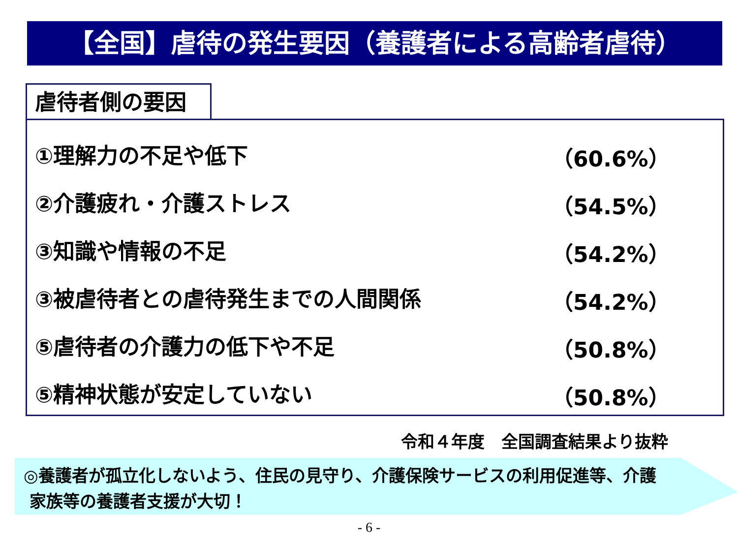【全国】虐待の発生要因（養護者による高齢者虐待）
虐待者側の要因
①理解力の不足や低下 （60.6%）
②介護疲れ・介護ストレス （54.5%）
③知識や情報の不足 （54.2%）
③被虐待者との虐待発生までの人間関係 （54.2%）
⑤虐待者の介護力の低下や不足 （50.8%）
⑤精神状態が安定していない （50.8%）
令和４年度　全国調査結果より抜粋
◎養護者が孤立化しないよう、住民の見守り、介護保険サービスの利用促進等、介護
家族等の養護者支援が大切！
- 6 -